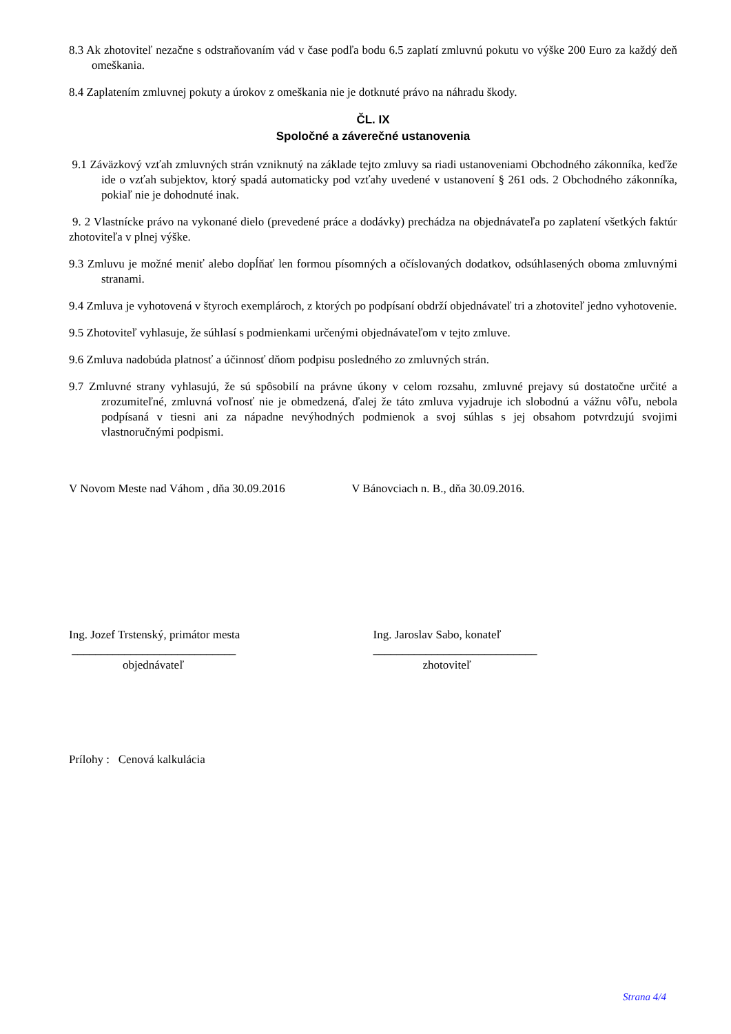8.3 Ak zhotoviteľ nezačne s odstraňovaním vád v čase podľa bodu 6.5 zaplatí zmluvnú pokutu vo výške 200 Euro za každý deň omeškania.
8.4 Zaplatením zmluvnej pokuty a úrokov z omeškania nie je dotknuté právo na náhradu škody.
ČL. IX
Spoločné a záverečné ustanovenia
9.1 Záväzkový vzťah zmluvných strán vzniknutý na základe tejto zmluvy sa riadi ustanoveniami Obchodného zákonníka, keďže ide o vzťah subjektov, ktorý spadá automaticky pod vzťahy uvedené v ustanovení § 261 ods. 2 Obchodného zákonníka, pokiaľ nie je dohodnuté inak.
9. 2 Vlastnícke právo na vykonané dielo (prevedené práce a dodávky) prechádza na objednávateľa po zaplatení všetkých faktúr zhotoviteľa v plnej výške.
9.3 Zmluvu je možné meniť alebo dopĺňať len formou písomných a očíslovaných dodatkov, odsúhlasených oboma zmluvnými stranami.
9.4 Zmluva je vyhotovená v štyroch exemplároch, z ktorých po podpísaní obdrží objednávateľ tri a zhotoviteľ jedno vyhotovenie.
9.5 Zhotoviteľ vyhlasuje, že súhlasí s podmienkami určenými objednávateľom v tejto zmluve.
9.6 Zmluva nadobúda platnosť a účinnosť dňom podpisu posledného zo zmluvných strán.
9.7 Zmluvné strany vyhlasujú, že sú spôsobilí na právne úkony v celom rozsahu, zmluvné prejavy sú dostatočne určité a zrozumiteľné, zmluvná voľnosť nie je obmedzená, ďalej že táto zmluva vyjadruje ich slobodnú a vážnu vôľu, nebola podpísaná v tiesni ani za nápadne nevýhodných podmienok a svoj súhlas s jej obsahom potvrdzujú svojimi vlastnoručnými podpismi.
V Novom Meste nad Váhom , dňa 30.09.2016 V Bánovciach n. B., dňa 30.09.2016.
Ing. Jozef Trstenský, primátor mesta
____________________________
objednávateľ
Ing. Jaroslav Sabo, konateľ
____________________________
zhotoviteľ
Prílohy : Cenová kalkulácia
Strana 4/4